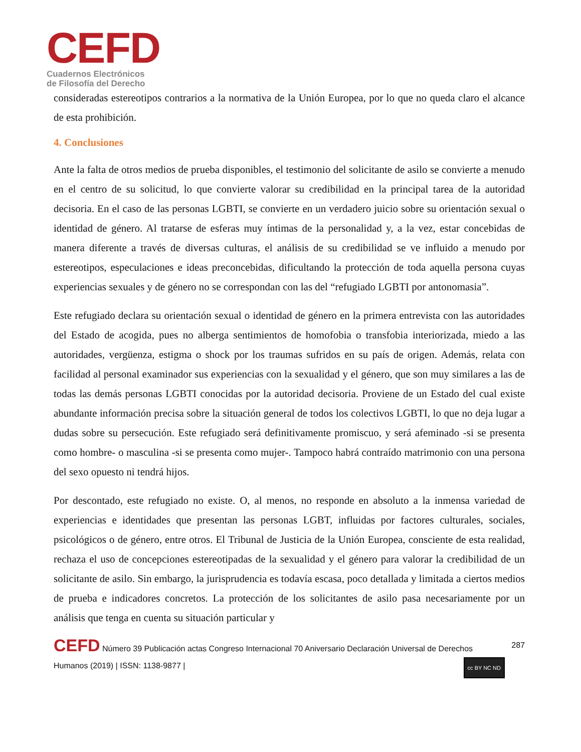CEFD
Cuadernos Electrónicos
de Filosofía del Derecho
consideradas estereotipos contrarios a la normativa de la Unión Europea, por lo que no queda claro el alcance de esta prohibición.
4. Conclusiones
Ante la falta de otros medios de prueba disponibles, el testimonio del solicitante de asilo se convierte a menudo en el centro de su solicitud, lo que convierte valorar su credibilidad en la principal tarea de la autoridad decisoria. En el caso de las personas LGBTI, se convierte en un verdadero juicio sobre su orientación sexual o identidad de género. Al tratarse de esferas muy íntimas de la personalidad y, a la vez, estar concebidas de manera diferente a través de diversas culturas, el análisis de su credibilidad se ve influido a menudo por estereotipos, especulaciones e ideas preconcebidas, dificultando la protección de toda aquella persona cuyas experiencias sexuales y de género no se correspondan con las del “refugiado LGBTI por antonomasia”.
Este refugiado declara su orientación sexual o identidad de género en la primera entrevista con las autoridades del Estado de acogida, pues no alberga sentimientos de homofobia o transfobia interiorizada, miedo a las autoridades, vergüenza, estigma o shock por los traumas sufridos en su país de origen. Además, relata con facilidad al personal examinador sus experiencias con la sexualidad y el género, que son muy similares a las de todas las demás personas LGBTI conocidas por la autoridad decisoria. Proviene de un Estado del cual existe abundante información precisa sobre la situación general de todos los colectivos LGBTI, lo que no deja lugar a dudas sobre su persecución. Este refugiado será definitivamente promiscuo, y será afeminado -si se presenta como hombre- o masculina -si se presenta como mujer-. Tampoco habrá contraído matrimonio con una persona del sexo opuesto ni tendrá hijos.
Por descontado, este refugiado no existe. O, al menos, no responde en absoluto a la inmensa variedad de experiencias e identidades que presentan las personas LGBT, influidas por factores culturales, sociales, psicológicos o de género, entre otros. El Tribunal de Justicia de la Unión Europea, consciente de esta realidad, rechaza el uso de concepciones estereotipadas de la sexualidad y el género para valorar la credibilidad de un solicitante de asilo. Sin embargo, la jurisprudencia es todavía escasa, poco detallada y limitada a ciertos medios de prueba e indicadores concretos. La protección de los solicitantes de asilo pasa necesariamente por un análisis que tenga en cuenta su situación particular y
287 CEFD Número 39 Publicación actas Congreso Internacional 70 Aniversario Declaración Universal de Derechos
cc BY NC ND Humanos (2019) | ISSN: 1138-9877 |